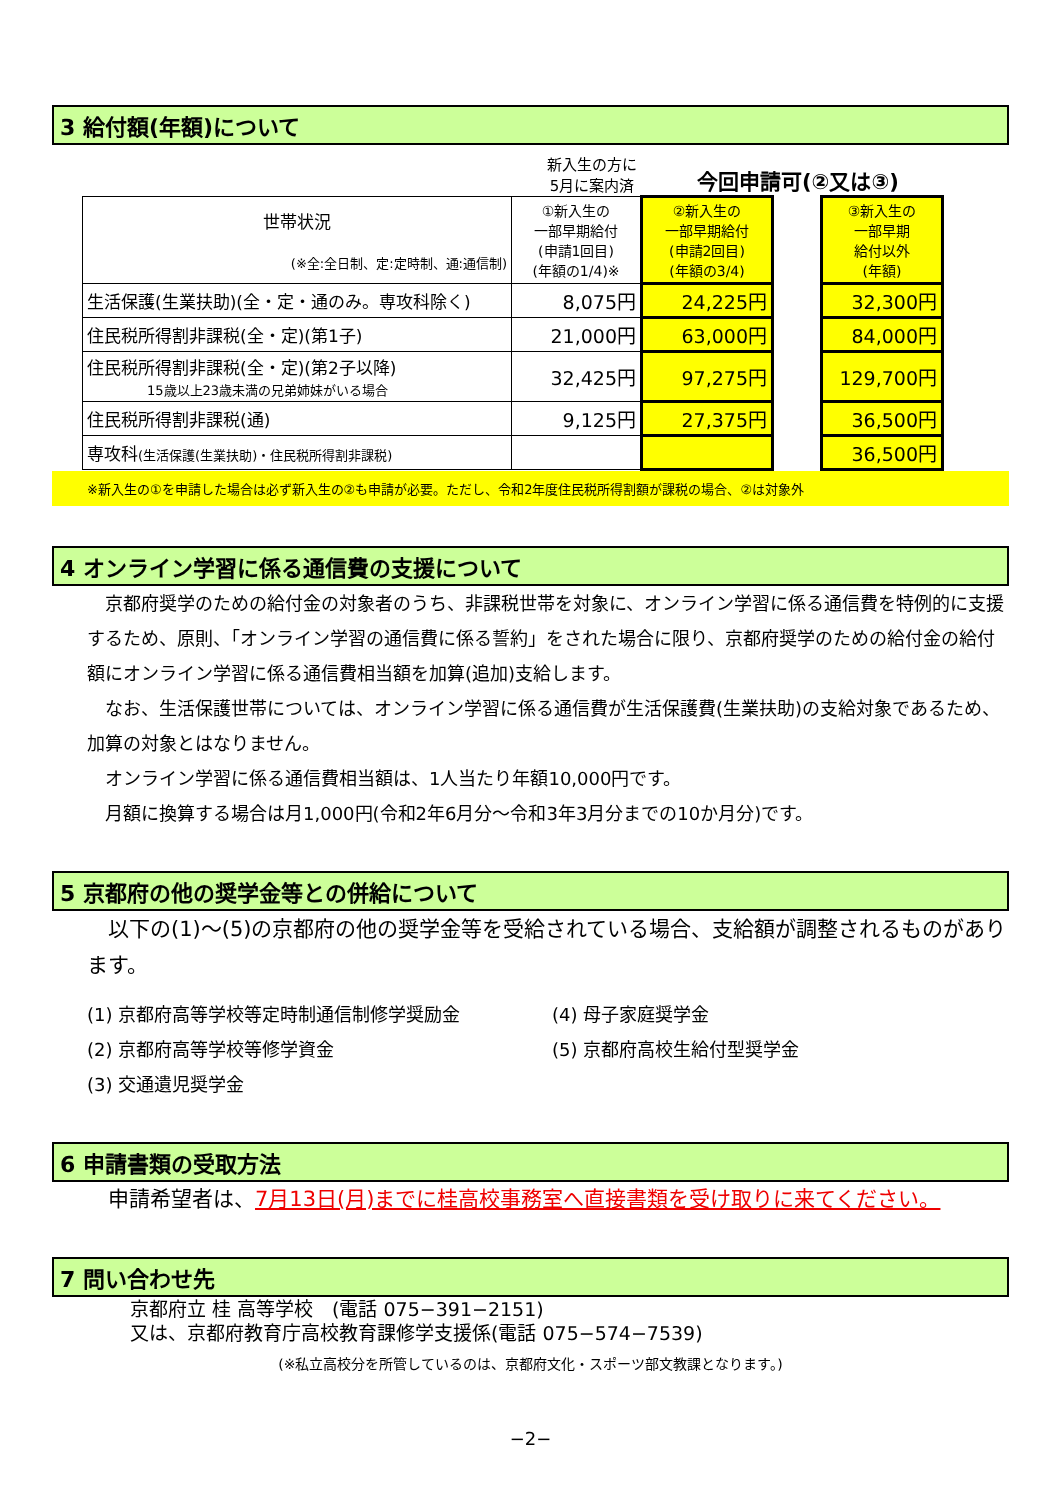3 給付額(年額)について
新入生の方に
5月に案内済
今回申請可(②又は③)
| 世帯状況 (※全:全日制、定:定時制、通:通信制) | ①新入生の 一部早期給付 (申請1回目) (年額の1/4)※ | ②新入生の 一部早期給付 (申請2回目) (年額の3/4) | | ③新入生の 一部早期 給付以外 (年額) |
| 生活保護(生業扶助)(全・定・通のみ。専攻科除く) | 8,075円 | 24,225円 | | 32,300円 |
| 住民税所得割非課税(全・定)(第1子) | 21,000円 | 63,000円 | | 84,000円 |
| 住民税所得割非課税(全・定)(第2子以降) 15歳以上23歳未満の兄弟姉妹がいる場合 | 32,425円 | 97,275円 | | 129,700円 |
| 住民税所得割非課税(通) | 9,125円 | 27,375円 | | 36,500円 |
| 専攻科 (生活保護(生業扶助)・住民税所得割非課税) | | | | 36,500円 |
※新入生の①を申請した場合は必ず新入生の②も申請が必要。ただし、令和2年度住民税所得割額が課税の場合、②は対象外
4 オンライン学習に係る通信費の支援について
　京都府奨学のための給付金の対象者のうち、非課税世帯を対象に、オンライン学習に係る通信費を特例的に支援するため、原則、「オンライン学習の通信費に係る誓約」をされた場合に限り、京都府奨学のための給付金の給付額にオンライン学習に係る通信費相当額を加算(追加)支給します。
　なお、生活保護世帯については、オンライン学習に係る通信費が生活保護費(生業扶助)の支給対象であるため、加算の対象とはなりません。
　オンライン学習に係る通信費相当額は、1人当たり年額10,000円です。
　月額に換算する場合は月1,000円(令和2年6月分～令和3年3月分までの10か月分)です。
5 京都府の他の奨学金等との併給について
　以下の(1)～(5)の京都府の他の奨学金等を受給されている場合、支給額が調整されるものがあります。
(1) 京都府高等学校等定時制通信制修学奨励金
(4) 母子家庭奨学金
(2) 京都府高等学校等修学資金
(5) 京都府高校生給付型奨学金
(3) 交通遺児奨学金
6 申請書類の受取方法
　申請希望者は、7月13日(月)までに桂高校事務室へ直接書類を受け取りに来てください。
7 問い合わせ先
京都府立 桂 高等学校　(電話 075−391−2151)
又は、京都府教育庁高校教育課修学支援係(電話 075−574−7539)
(※私立高校分を所管しているのは、京都府文化・スポーツ部文教課となります。)
−2−